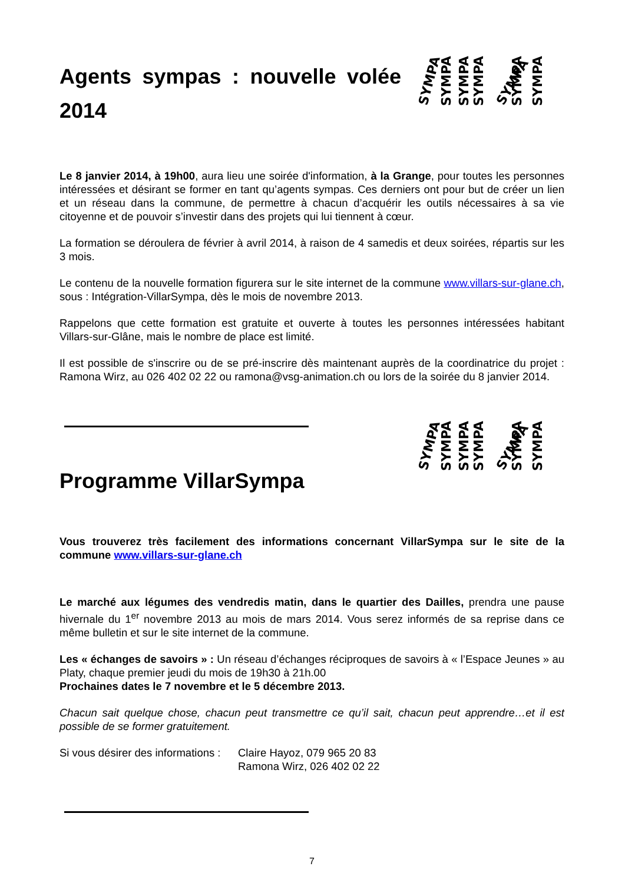SYMPA
SYMPA
SYMPA
SYMPA
SYMPA
SYMPA
SYMPA
SYMPA
SYMPA
SYMPA
SYMPA
SYMPA
SYMPA
SYMPA
Agents sympas : nouvelle volée 2014
Le 8 janvier 2014, à 19h00, aura lieu une soirée d'information, à la Grange, pour toutes les personnes intéressées et désirant se former en tant qu’agents sympas. Ces derniers ont pour but de créer un lien et un réseau dans la commune, de permettre à chacun d’acquérir les outils nécessaires à sa vie citoyenne et de pouvoir s’investir dans des projets qui lui tiennent à cœur.
La formation se déroulera de février à avril 2014, à raison de 4 samedis et deux soirées, répartis sur les 3 mois.
Le contenu de la nouvelle formation figurera sur le site internet de la commune www.villars-sur-glane.ch, sous : Intégration-VillarSympa, dès le mois de novembre 2013.
Rappelons que cette formation est gratuite et ouverte à toutes les personnes intéressées habitant Villars-sur-Glâne, mais le nombre de place est limité.
Il est possible de s'inscrire ou de se pré-inscrire dès maintenant auprès de la coordinatrice du projet : Ramona Wirz, au 026 402 02 22 ou ramona@vsg-animation.ch ou lors de la soirée du 8 janvier 2014.
Programme VillarSympa
Vous trouverez très facilement des informations concernant VillarSympa sur le site de la commune www.villars-sur-glane.ch
Le marché aux légumes des vendredis matin, dans le quartier des Dailles, prendra une pause hivernale du 1<sup>er</sup> novembre 2013 au mois de mars 2014. Vous serez informés de sa reprise dans ce même bulletin et sur le site internet de la commune.
Les « échanges de savoirs » : Un réseau d’échanges réciproques de savoirs à « l’Espace Jeunes » au Platy, chaque premier jeudi du mois de 19h30 à 21h.00
Prochaines dates le 7 novembre et le 5 décembre 2013.
Chacun sait quelque chose, chacun peut transmettre ce qu’il sait, chacun peut apprendre…et il est possible de se former gratuitement.
Si vous désirer des informations :
Claire Hayoz, 079 965 20 83
Ramona Wirz, 026 402 02 22
7